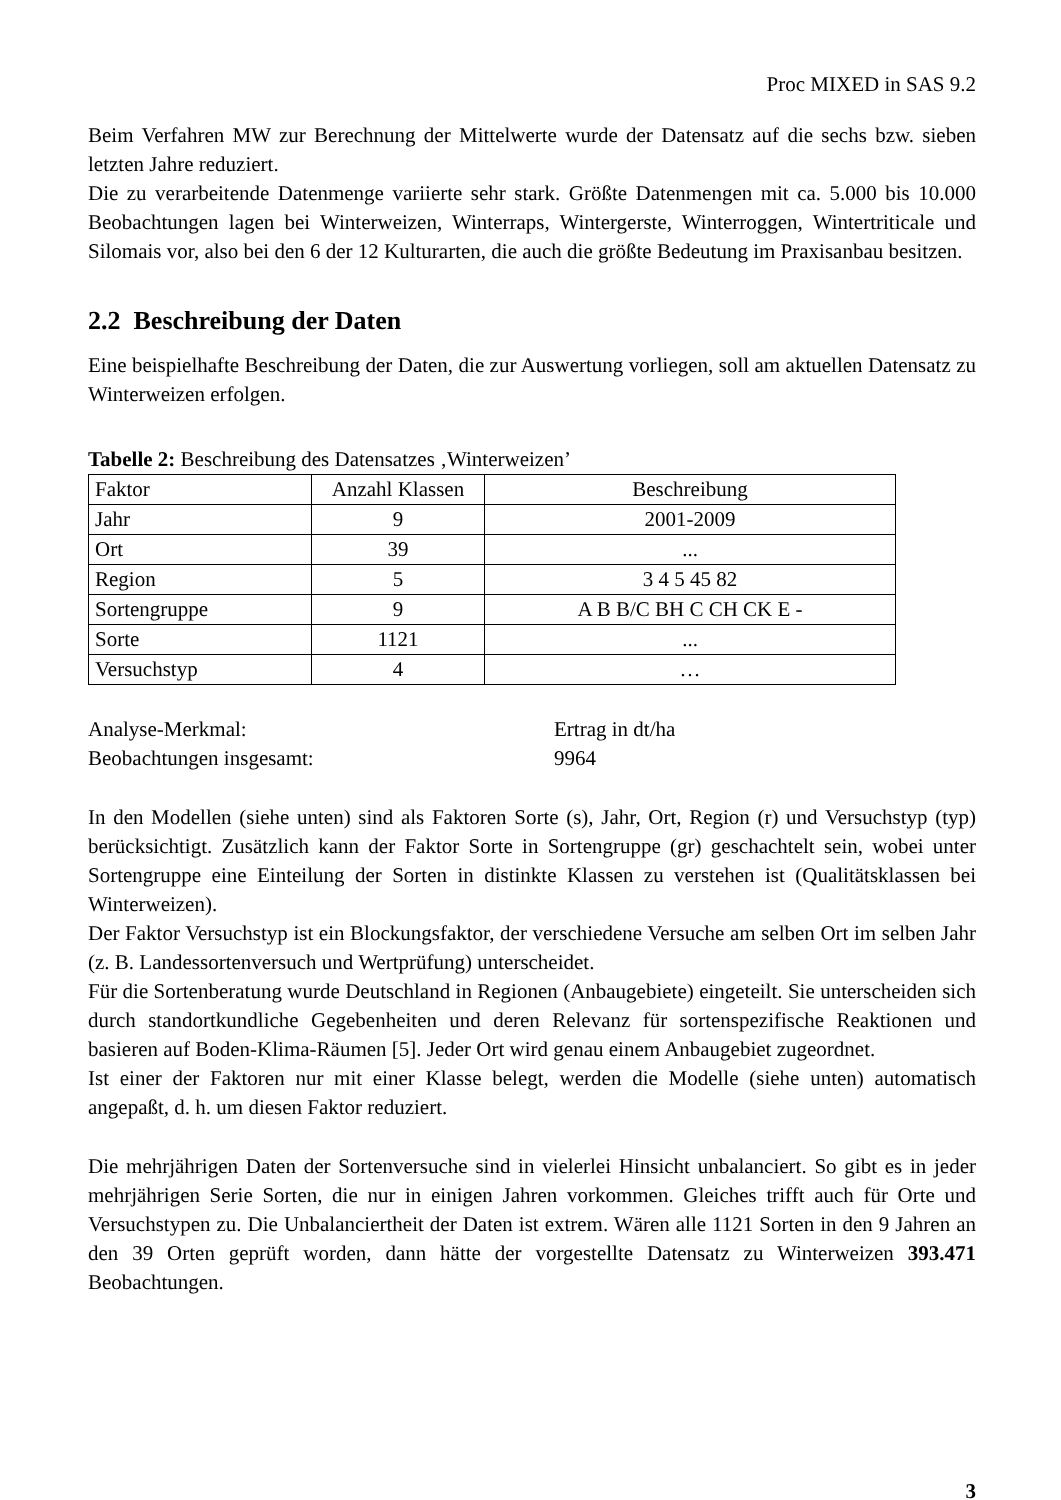Proc MIXED in SAS 9.2
Beim Verfahren MW zur Berechnung der Mittelwerte wurde der Datensatz auf die sechs bzw. sieben letzten Jahre reduziert.
Die zu verarbeitende Datenmenge variierte sehr stark. Größte Datenmengen mit ca. 5.000 bis 10.000 Beobachtungen lagen bei Winterweizen, Winterraps, Wintergerste, Winterroggen, Wintertriticale und Silomais vor, also bei den 6 der 12 Kulturarten, die auch die größte Bedeutung im Praxisanbau besitzen.
2.2 Beschreibung der Daten
Eine beispielhafte Beschreibung der Daten, die zur Auswertung vorliegen, soll am aktuellen Datensatz zu Winterweizen erfolgen.
Tabelle 2: Beschreibung des Datensatzes ‚Winterweizen’
| Faktor | Anzahl Klassen | Beschreibung |
| --- | --- | --- |
| Jahr | 9 | 2001-2009 |
| Ort | 39 | ... |
| Region | 5 | 3 4 5 45 82 |
| Sortengruppe | 9 | A B B/C BH C CH CK E - |
| Sorte | 1121 | ... |
| Versuchstyp | 4 | … |
Analyse-Merkmal: Ertrag in dt/ha
Beobachtungen insgesamt: 9964
In den Modellen (siehe unten) sind als Faktoren Sorte (s), Jahr, Ort, Region (r) und Versuchstyp (typ) berücksichtigt. Zusätzlich kann der Faktor Sorte in Sortengruppe (gr) geschachtelt sein, wobei unter Sortengruppe eine Einteilung der Sorten in distinkte Klassen zu verstehen ist (Qualitätsklassen bei Winterweizen).
Der Faktor Versuchstyp ist ein Blockungsfaktor, der verschiedene Versuche am selben Ort im selben Jahr (z. B. Landessortenversuch und Wertprüfung) unterscheidet.
Für die Sortenberatung wurde Deutschland in Regionen (Anbaugebiete) eingeteilt. Sie unterscheiden sich durch standortkundliche Gegebenheiten und deren Relevanz für sortenspezifische Reaktionen und basieren auf Boden-Klima-Räumen [5]. Jeder Ort wird genau einem Anbaugebiet zugeordnet.
Ist einer der Faktoren nur mit einer Klasse belegt, werden die Modelle (siehe unten) automatisch angepaßt, d. h. um diesen Faktor reduziert.
Die mehrjährigen Daten der Sortenversuche sind in vielerlei Hinsicht unbalanciert. So gibt es in jeder mehrjährigen Serie Sorten, die nur in einigen Jahren vorkommen. Gleiches trifft auch für Orte und Versuchstypen zu. Die Unbalanciertheit der Daten ist extrem. Wären alle 1121 Sorten in den 9 Jahren an den 39 Orten geprüft worden, dann hätte der vorgestellte Datensatz zu Winterweizen 393.471 Beobachtungen.
3